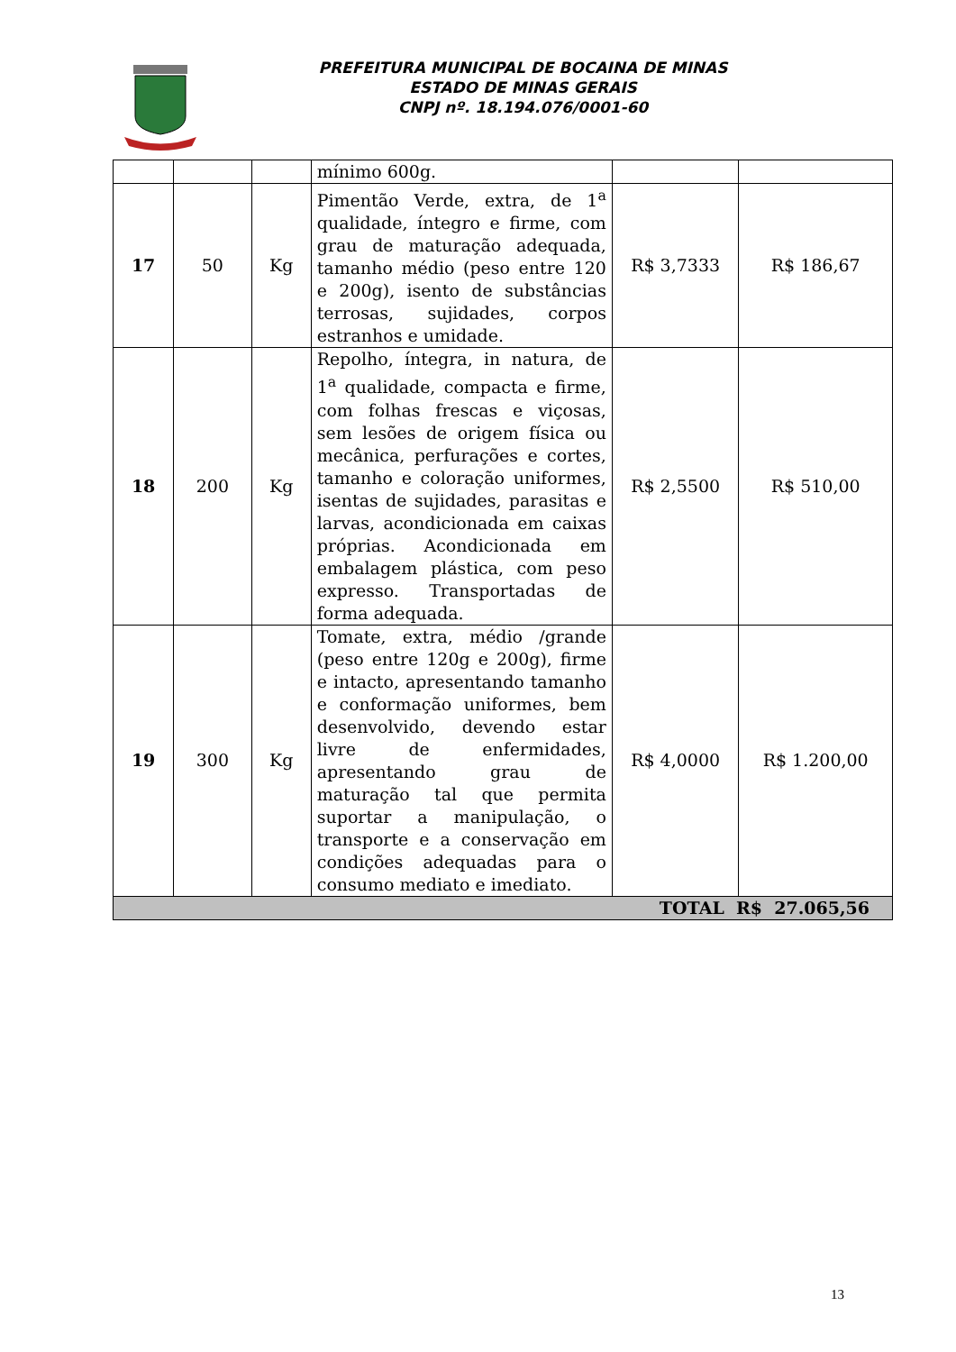PREFEITURA MUNICIPAL DE BOCAINA DE MINAS
ESTADO DE MINAS GERAIS
CNPJ nº. 18.194.076/0001-60
| | | | mínimo 600g. | | |
| 17 | 50 | Kg | Pimentão Verde, extra, de 1<sup>a</sup> qualidade, íntegro e firme, com grau de maturação adequada, tamanho médio (peso entre 120 e 200g), isento de substâncias terrosas, sujidades, corpos estranhos e umidade. | R$ 3,7333 | R$ 186,67 |
| 18 | 200 | Kg | Repolho, íntegra, in natura, de 1<sup>a</sup> qualidade, compacta e firme, com folhas frescas e viçosas, sem lesões de origem física ou mecânica, perfurações e cortes, tamanho e coloração uniformes, isentas de sujidades, parasitas e larvas, acondicionada em caixas próprias. Acondicionada em embalagem plástica, com peso expresso. Transportadas de forma adequada. | R$ 2,5500 | R$ 510,00 |
| 19 | 300 | Kg | Tomate, extra, médio /grande (peso entre 120g e 200g), firme e intacto, apresentando tamanho e conformação uniformes, bem desenvolvido, devendo estar livre de enfermidades, apresentando grau de maturação tal que permita suportar a manipulação, o transporte e a conservação em condições adequadas para o consumo mediato e imediato. | R$ 4,0000 | R$ 1.200,00 |
| TOTAL R$ 27.065,56 | | | | | |
13